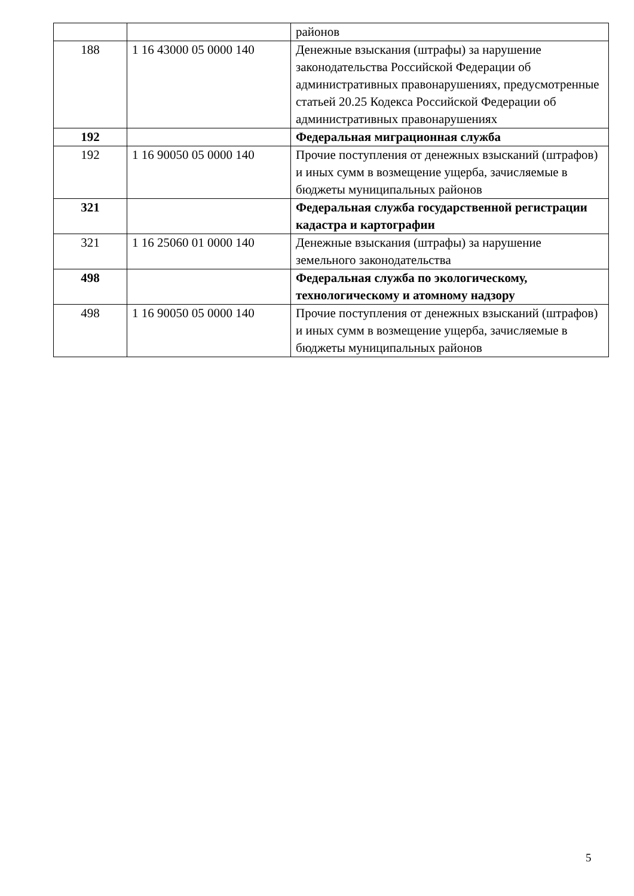| | | районов |
| 188 | 1 16 43000 05 0000 140 | Денежные взыскания (штрафы) за нарушение законодательства Российской Федерации об административных правонарушениях, предусмотренные статьей 20.25 Кодекса Российской Федерации об административных правонарушениях |
| 192 | | Федеральная миграционная служба |
| 192 | 1 16 90050 05 0000 140 | Прочие поступления от денежных взысканий (штрафов) и иных сумм в возмещение ущерба, зачисляемые в бюджеты муниципальных районов |
| 321 | | Федеральная служба государственной регистрации кадастра и картографии |
| 321 | 1 16 25060 01 0000 140 | Денежные взыскания (штрафы) за нарушение земельного законодательства |
| 498 | | Федеральная служба по экологическому, технологическому и атомному надзору |
| 498 | 1 16 90050 05 0000 140 | Прочие поступления от денежных взысканий (штрафов) и иных сумм в возмещение ущерба, зачисляемые в бюджеты муниципальных районов |
5